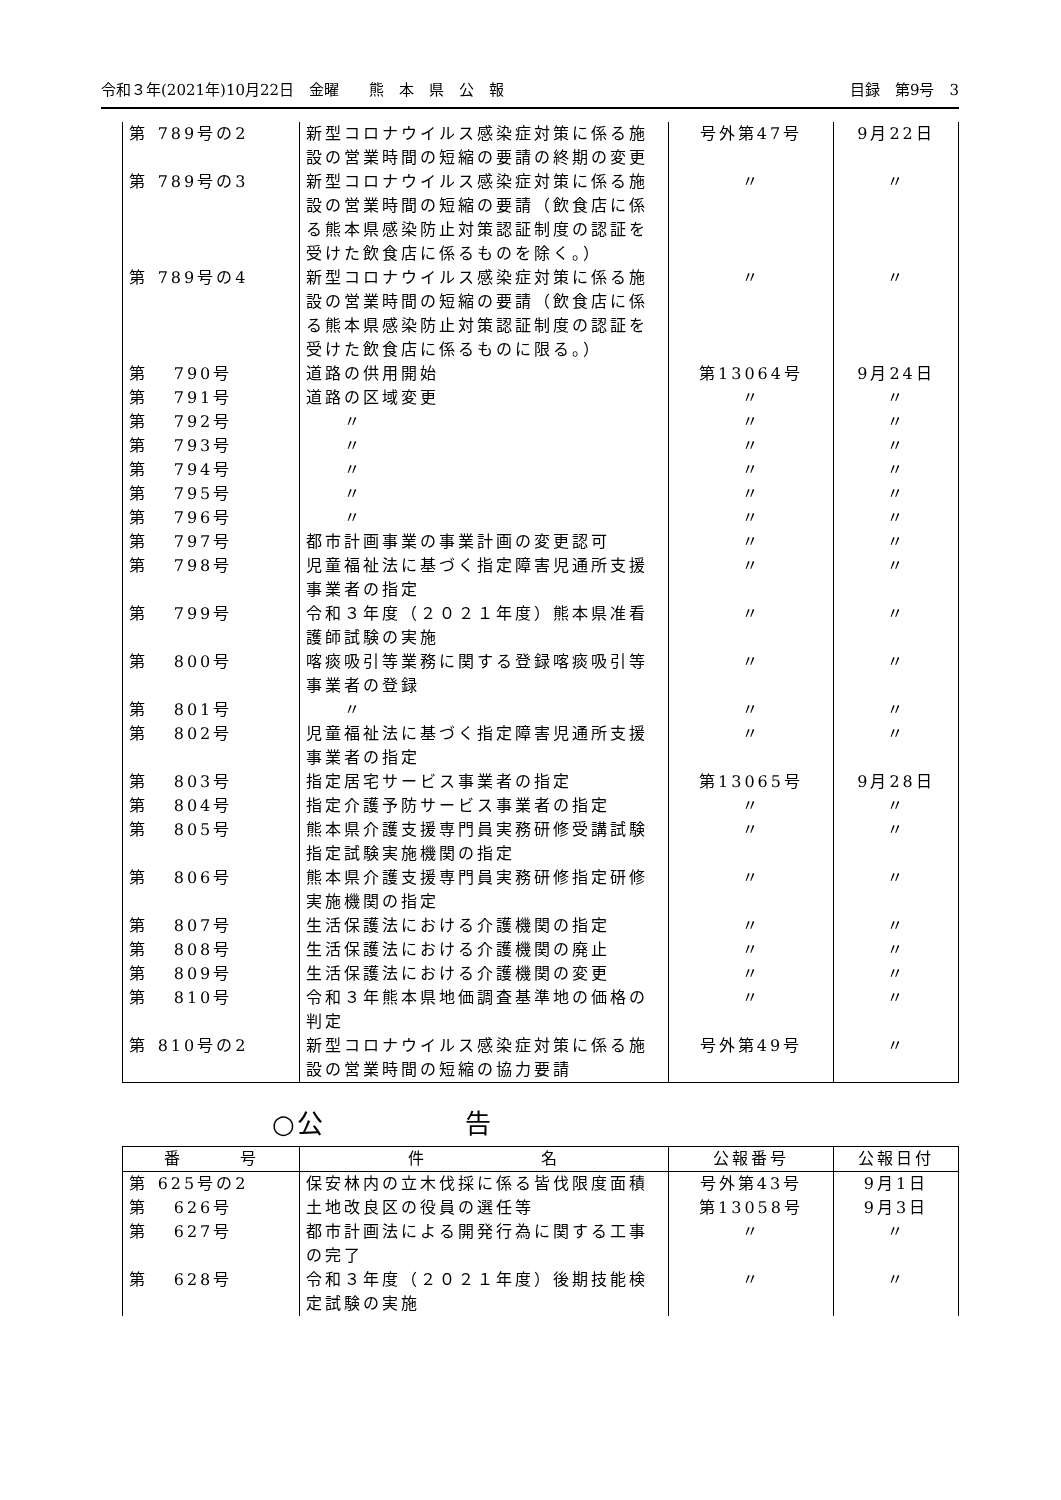令和３年(2021年)10月22日　金曜　　熊　本　県　公　報 目録　第9号　3
| 第 789号の2 | 新型コロナウイルス感染症対策に係る施設の営業時間の短縮の要請の終期の変更 | 号外第47号 | 9月22日 |
| 第 789号の3 | 新型コロナウイルス感染症対策に係る施設の営業時間の短縮の要請（飲食店に係る熊本県感染防止対策認証制度の認証を受けた飲食店に係るものを除く。） | 〃 | 〃 |
| 第 789号の4 | 新型コロナウイルス感染症対策に係る施設の営業時間の短縮の要請（飲食店に係る熊本県感染防止対策認証制度の認証を受けた飲食店に係るものに限る。） | 〃 | 〃 |
| 第 790号 | 道路の供用開始 | 第13064号 | 9月24日 |
| 第 791号 | 道路の区域変更 | 〃 | 〃 |
| 第 792号 | 〃 | 〃 | 〃 |
| 第 793号 | 〃 | 〃 | 〃 |
| 第 794号 | 〃 | 〃 | 〃 |
| 第 795号 | 〃 | 〃 | 〃 |
| 第 796号 | 〃 | 〃 | 〃 |
| 第 797号 | 都市計画事業の事業計画の変更認可 | 〃 | 〃 |
| 第 798号 | 児童福祉法に基づく指定障害児通所支援事業者の指定 | 〃 | 〃 |
| 第 799号 | 令和３年度（２０２１年度）熊本県准看護師試験の実施 | 〃 | 〃 |
| 第 800号 | 喀痰吸引等業務に関する登録喀痰吸引等事業者の登録 | 〃 | 〃 |
| 第 801号 | 〃 | 〃 | 〃 |
| 第 802号 | 児童福祉法に基づく指定障害児通所支援事業者の指定 | 〃 | 〃 |
| 第 803号 | 指定居宅サービス事業者の指定 | 第13065号 | 9月28日 |
| 第 804号 | 指定介護予防サービス事業者の指定 | 〃 | 〃 |
| 第 805号 | 熊本県介護支援専門員実務研修受講試験指定試験実施機関の指定 | 〃 | 〃 |
| 第 806号 | 熊本県介護支援専門員実務研修指定研修実施機関の指定 | 〃 | 〃 |
| 第 807号 | 生活保護法における介護機関の指定 | 〃 | 〃 |
| 第 808号 | 生活保護法における介護機関の廃止 | 〃 | 〃 |
| 第 809号 | 生活保護法における介護機関の変更 | 〃 | 〃 |
| 第 810号 | 令和３年熊本県地価調査基準地の価格の判定 | 〃 | 〃 |
| 第 810号の2 | 新型コロナウイルス感染症対策に係る施設の営業時間の短縮の協力要請 | 号外第49号 | 〃 |
○公　　　　　告
| 番 号 | 件 名 | 公報番号 | 公報日付 |
| --- | --- | --- | --- |
| 第 625号の2 | 保安林内の立木伐採に係る皆伐限度面積 | 号外第43号 | 9月1日 |
| 第 626号 | 土地改良区の役員の選任等 | 第13058号 | 9月3日 |
| 第 627号 | 都市計画法による開発行為に関する工事の完了 | 〃 | 〃 |
| 第 628号 | 令和３年度（２０２１年度）後期技能検定試験の実施 | 〃 | 〃 |